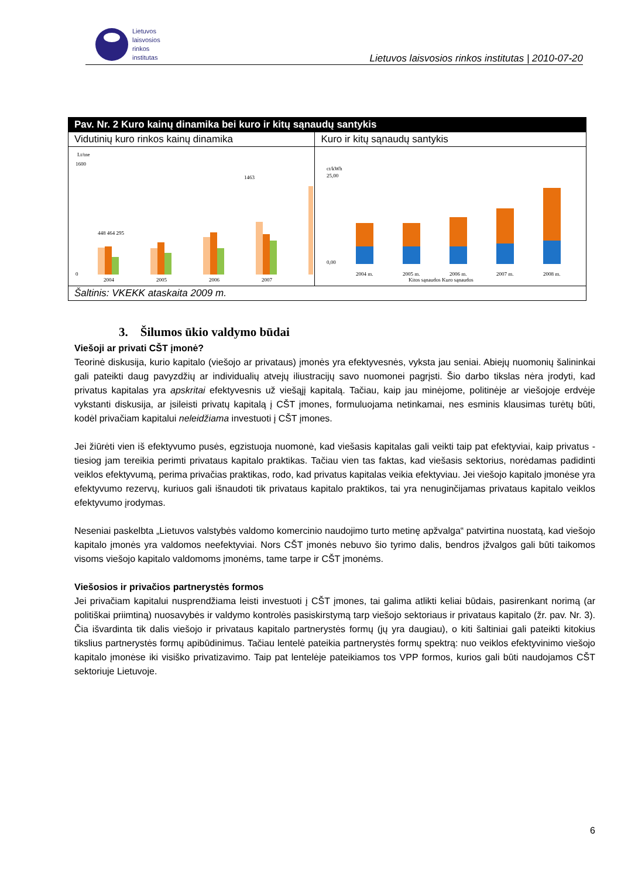Lietuvos
laisvosios
rinkos
institutas
Lietuvos laisvosios rinkos institutas | 2010-07-20
| Pav. Nr. 2 Kuro kainų dinamika bei kuro ir kitų sąnaudų santykis | |
| --- | --- |
| Vidutinių kuro rinkos kainų dinamika | Kuro ir kitų sąnaudų santykis |
| Lt/tne 1600 0 2004 2005 2006 2007 448 464 295 1463 | ct/kWh 25,00 0,00 2004 m. 2005 m. 2006 m. 2007 m. 2008 m. Kitos sąnaudos Kuro sąnaudos |
| Šaltinis: VKEKK ataskaita 2009 m. | |
3. Šilumos ūkio valdymo būdai
Viešoji ar privati CŠT įmonė?
Teorinė diskusija, kurio kapitalo (viešojo ar privataus) įmonės yra efektyvesnės, vyksta jau seniai. Abiejų nuomonių šalininkai gali pateikti daug pavyzdžių ar individualių atvejų iliustracijų savo nuomonei pagrįsti. Šio darbo tikslas nėra įrodyti, kad privatus kapitalas yra apskritai efektyvesnis už viešąjį kapitalą. Tačiau, kaip jau minėjome, politinėje ar viešojoje erdvėje vykstanti diskusija, ar įsileisti privatų kapitalą į CŠT įmones, formuluojama netinkamai, nes esminis klausimas turėtų būti, kodėl privačiam kapitalui neleidžiama investuoti į CŠT įmones.
Jei žiūrėti vien iš efektyvumo pusės, egzistuoja nuomonė, kad viešasis kapitalas gali veikti taip pat efektyviai, kaip privatus - tiesiog jam tereikia perimti privataus kapitalo praktikas. Tačiau vien tas faktas, kad viešasis sektorius, norėdamas padidinti veiklos efektyvumą, perima privačias praktikas, rodo, kad privatus kapitalas veikia efektyviau. Jei viešojo kapitalo įmonėse yra efektyvumo rezervų, kuriuos gali išnaudoti tik privataus kapitalo praktikos, tai yra nenuginčijamas privataus kapitalo veiklos efektyvumo įrodymas.
Neseniai paskelbta „Lietuvos valstybės valdomo komercinio naudojimo turto metinę apžvalga“ patvirtina nuostatą, kad viešojo kapitalo įmonės yra valdomos neefektyviai. Nors CŠT įmonės nebuvo šio tyrimo dalis, bendros įžvalgos gali būti taikomos visoms viešojo kapitalo valdomoms įmonėms, tame tarpe ir CŠT įmonėms.
Viešosios ir privačios partnerystės formos
Jei privačiam kapitalui nusprendžiama leisti investuoti į CŠT įmones, tai galima atlikti keliai būdais, pasirenkant norimą (ar politiškai priimtiną) nuosavybės ir valdymo kontrolės pasiskirstymą tarp viešojo sektoriaus ir privataus kapitalo (žr. pav. Nr. 3). Čia išvardinta tik dalis viešojo ir privataus kapitalo partnerystės formų (jų yra daugiau), o kiti šaltiniai gali pateikti kitokius tikslius partnerystės formų apibūdinimus. Tačiau lentelė pateikia partnerystės formų spektrą: nuo veiklos efektyvinimo viešojo kapitalo įmonėse iki visiško privatizavimo. Taip pat lentelėje pateikiamos tos VPP formos, kurios gali būti naudojamos CŠT sektoriuje Lietuvoje.
6